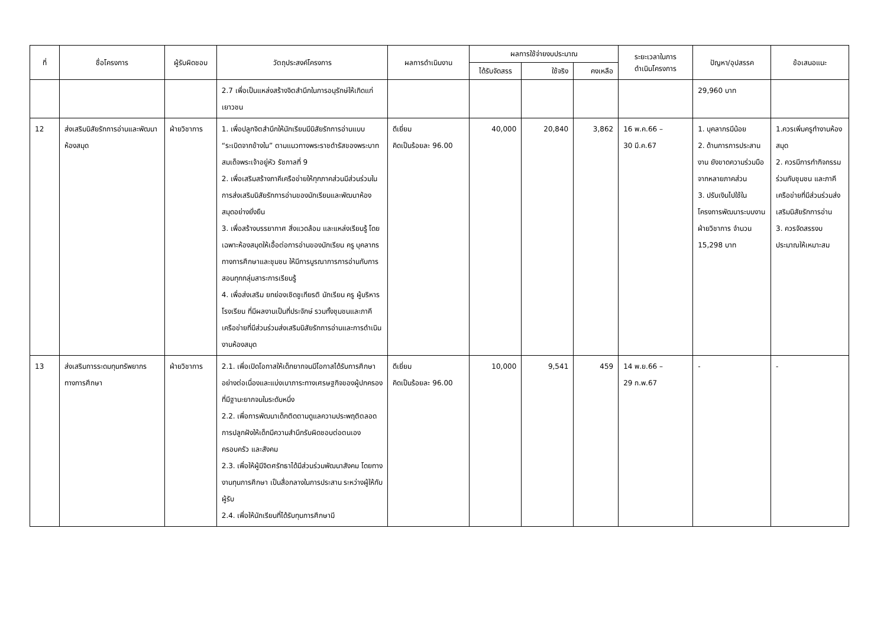| ที่ | ชื่อโครงการ | ผู้รับผิดชอบ | วัตถุประสงค์โครงการ | ผลการดำเนินงาน | ผลการใช้จ่ายงบประมาณ | | | ระยะเวลาในการ ดำเนินโครงการ | ปัญหา/อุปสรรค | ข้อเสนอแนะ |
| --- | --- | --- | --- | --- | --- | --- | --- | --- | --- | --- |
| | | | | | ได้รับจัดสรร | ใช้จริง | คงเหลือ | | | |
| | | | 2.7 เพื่อเป็นแหล่งสร้างจิตสำนึกในการอนุรักษ์ให้เกิดแก่เยาวชน | | | | | | 29,960 บาท | |
| 12 | ส่งเสริมนิสัยรักการอ่านและพัฒนาห้องสมุด | ฝ่ายวิชาการ | 1. เพื่อปลูกจิตสำนึกให้นักเรียนมีนิสัยรักการอ่านแบบ “ระเบิดจากข้างใน” ตามแนวทางพระราชดำรัสของพระบาทสมเด็จพระเจ้าอยู่หัว รัชกาลที่ 9 2. เพื่อเสริมสร้างภาคีเครือข่ายให้ทุกภาคส่วนมีส่วนร่วมในการส่งเสริมนิสัยรักการอ่านของนักเรียนและพัฒนาห้องสมุดอย่างยั่งยืน 3. เพื่อสร้างบรรยากาศ สิ่งแวดล้อม และแหล่งเรียนรู้ โดยเฉพาะห้องสมุดให้เอื้อต่อการอ่านของนักเรียน ครู บุคลากรทางการศึกษาและชุมชน ให้มีการบูรณาการการอ่านกับการสอนทุกกลุ่มสาระการเรียนรู้ 4. เพื่อส่งเสริม ยกย่องเชิดชูเกียรติ นักเรียน ครู ผู้บริหาร โรงเรียน ที่มีผลงานเป็นที่ประจักษ์ รวมทั้งชุมชนและภาคีเครือข่ายที่มีส่วนร่วมส่งเสริมนิสัยรักการอ่านและการดำเนินงานห้องสมุด | ดีเยี่ยม คิดเป็นร้อยละ 96.00 | 40,000 | 20,840 | 3,862 | 16 พ.ค.66 – 30 มี.ค.67 | 1. บุคลากรมีน้อย 2. ด้านการการประสานงาน ยังขาดความร่วมมือจากหลายภาคส่วน 3. ปรับเงินไปใช้ในโครงการพัฒนาระบบงานฝ่ายวิชาการ จำนวน 15,298 บาท | 1.ควรเพิ่มครูทำงานห้องสมุด 2. ควรมีการทำกิจกรรมร่วมกับชุมชน และภาคีเครือข่ายที่มีส่วนร่วมส่งเสริมนิสัยรักการอ่าน 3. ควรจัดสรรงบประมาณให้เหมาะสม |
| 13 | ส่งเสริมการระดมทุนทรัพยากรทางการศึกษา | ฝ่ายวิชาการ | 2.1. เพื่อเปิดโอกาสให้เด็กยากจนมีโอกาสได้รับการศึกษาอย่างต่อเนื่องและแบ่งเบาภาระทางเศรษฐกิจของผู้ปกครองที่มีฐานะยากจนในระดับหนึ่ง 2.2. เพื่อการพัฒนาเด็กติดตามดูแลความประพฤติตลอดการปลูกฝังให้เด็กมีความสำนึกรับผิดชอบต่อตนเอง ครอบครัว และสังคม 2.3. เพื่อให้ผู้มีจิตศรัทธาได้มีส่วนร่วมพัฒนาสังคม โดยทางงานทุนการศึกษา เป็นสื่อกลางในการประสาน ระหว่างผู้ให้กับผู้รับ 2.4. เพื่อให้นักเรียนที่ได้รับทุนการศึกษามี | ดีเยี่ยม คิดเป็นร้อยละ 96.00 | 10,000 | 9,541 | 459 | 14 พ.ย.66 – 29 ก.พ.67 | - | - |